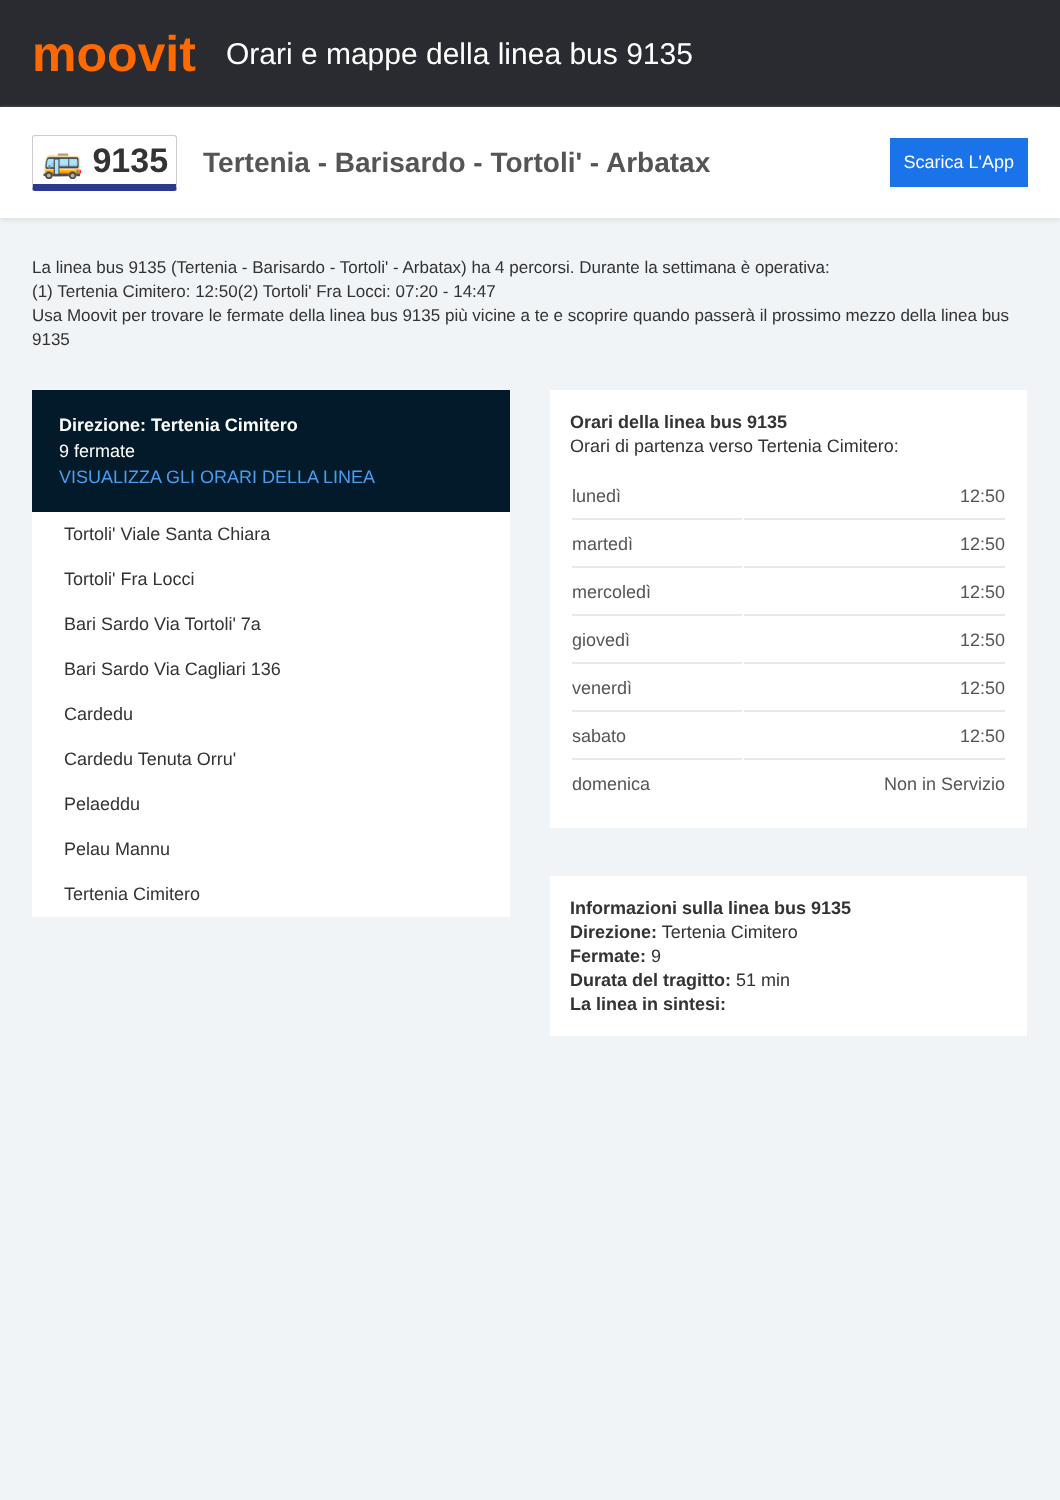moovit
Orari e mappe della linea bus 9135
🚌 9135
Tertenia - Barisardo - Tortoli' - Arbatax
Scarica L'App
La linea bus 9135 (Tertenia - Barisardo - Tortoli' - Arbatax) ha 4 percorsi. Durante la settimana è operativa:
(1) Tertenia Cimitero: 12:50(2) Tortoli' Fra Locci: 07:20 - 14:47
Usa Moovit per trovare le fermate della linea bus 9135 più vicine a te e scoprire quando passerà il prossimo mezzo della linea bus 9135
Direzione: Tertenia Cimitero
9 fermate
VISUALIZZA GLI ORARI DELLA LINEA
Tortoli' Viale Santa Chiara
Tortoli' Fra Locci
Bari Sardo Via Tortoli' 7a
Bari Sardo Via Cagliari 136
Cardedu
Cardedu Tenuta Orru'
Pelaeddu
Pelau Mannu
Tertenia Cimitero
Orari della linea bus 9135
Orari di partenza verso Tertenia Cimitero:
| lunedì | 12:50 |
| martedì | 12:50 |
| mercoledì | 12:50 |
| giovedì | 12:50 |
| venerdì | 12:50 |
| sabato | 12:50 |
| domenica | Non in Servizio |
Informazioni sulla linea bus 9135
Direzione: Tertenia Cimitero
Fermate: 9
Durata del tragitto: 51 min
La linea in sintesi: